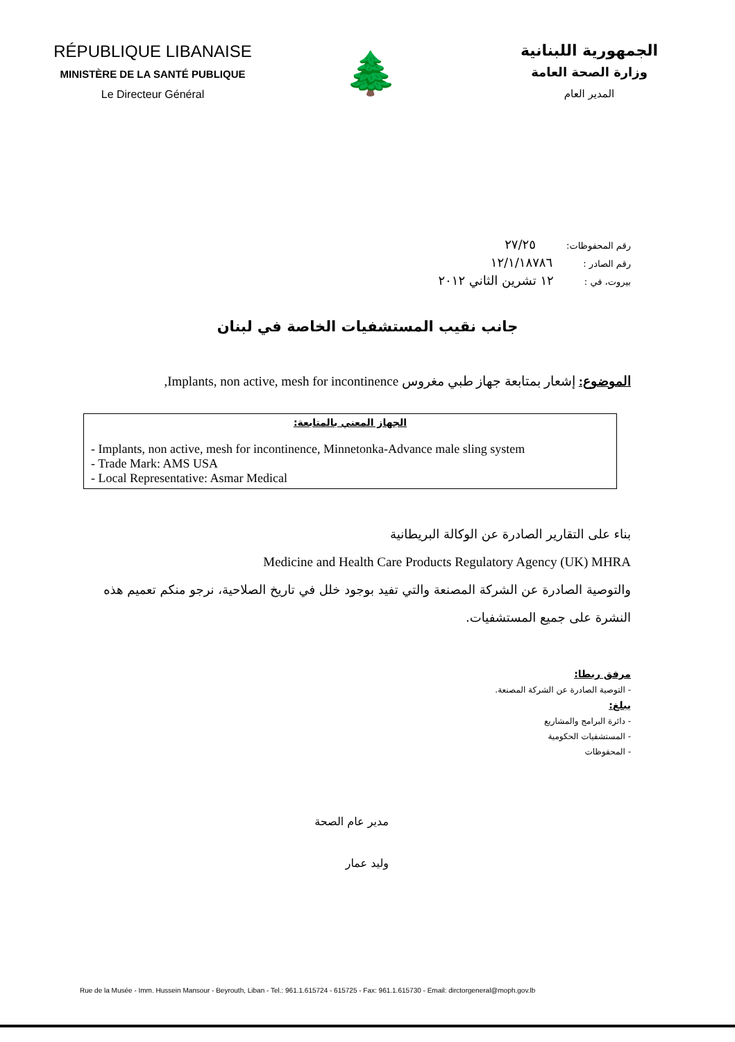RÉPUBLIQUE LIBANAISE
MINISTÈRE DE LA SANTÉ PUBLIQUE
Le Directeur Général
🌲
الجمهورية اللبنانية
وزارة الصحة العامة
المدير العام
رقم المحفوظات: ٢٧/٢٥
رقم الصادر : ١٢/١/١٨٧٨٦
بيروت، في : ١٢ تشرين الثاني ٢٠١٢
جانب نقيب المستشفيات الخاصة في لبنان
الموضوع: إشعار بمتابعة جهاز طبي مغروس Implants, non active, mesh for incontinence,
الجهاز المعني بالمتابعة:
- Implants, non active, mesh for incontinence, Minnetonka-Advance male sling system
- Trade Mark: AMS USA
- Local Representative: Asmar Medical
بناء على التقارير الصادرة عن الوكالة البريطانية
Medicine and Health Care Products Regulatory Agency (UK) MHRA
والتوصية الصادرة عن الشركة المصنعة والتي تفيد بوجود خلل في تاريخ الصلاحية، نرجو منكم تعميم هذه النشرة على جميع المستشفيات.
مرفق ربطا:
- التوصية الصادرة عن الشركة المصنعة.
يبلغ:
- دائرة البرامج والمشاريع
- المستشفيات الحكومية
- المحفوظات
مدير عام الصحة
وليد عمار
Rue de la Musée - Imm. Hussein Mansour - Beyrouth, Liban - Tel.: 961.1.615724 - 615725 - Fax: 961.1.615730 - Email: dirctorgeneral@moph.gov.lb